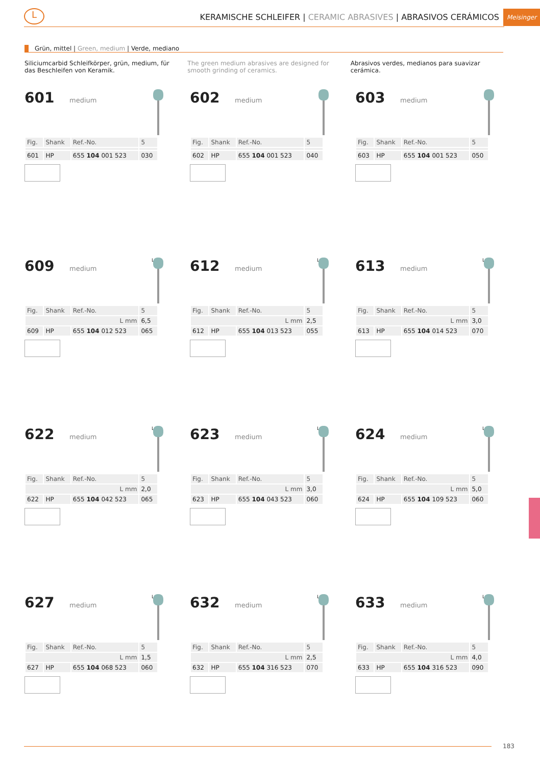L
KERAMISCHE SCHLEIFER | CERAMIC ABRASIVES | ABRASIVOS CERÁMICOS
Meisinger
Grün, mittel | Green, medium | Verde, mediano
Siliciumcarbid Schleifkörper, grün, medium, für das Beschleifen von Keramik.
The green medium abrasives are designed for smooth grinding of ceramics.
Abrasivos verdes, medianos para suavizar cerámica.
601 medium
| Fig. | Shank | Ref.-No. | 5 |
| --- | --- | --- | --- |
| 601 | HP | 655 104 001 523 | 030 |
602 medium
| Fig. | Shank | Ref.-No. | 5 |
| --- | --- | --- | --- |
| 602 | HP | 655 104 001 523 | 040 |
603 medium
| Fig. | Shank | Ref.-No. | 5 |
| --- | --- | --- | --- |
| 603 | HP | 655 104 001 523 | 050 |
609 medium L
| Fig. | Shank | Ref.-No. | 5 |
| --- | --- | --- | --- |
| L mm | | | 6,5 |
| 609 | HP | 655 104 012 523 | 065 |
612 medium L
| Fig. | Shank | Ref.-No. | 5 |
| --- | --- | --- | --- |
| L mm | | | 2,5 |
| 612 | HP | 655 104 013 523 | 055 |
613 medium L
| Fig. | Shank | Ref.-No. | 5 |
| --- | --- | --- | --- |
| L mm | | | 3,0 |
| 613 | HP | 655 104 014 523 | 070 |
622 medium L
| Fig. | Shank | Ref.-No. | 5 |
| --- | --- | --- | --- |
| L mm | | | 2,0 |
| 622 | HP | 655 104 042 523 | 065 |
623 medium L
| Fig. | Shank | Ref.-No. | 5 |
| --- | --- | --- | --- |
| L mm | | | 3,0 |
| 623 | HP | 655 104 043 523 | 060 |
624 medium L
| Fig. | Shank | Ref.-No. | 5 |
| --- | --- | --- | --- |
| L mm | | | 5,0 |
| 624 | HP | 655 104 109 523 | 060 |
627 medium L
| Fig. | Shank | Ref.-No. | 5 |
| --- | --- | --- | --- |
| L mm | | | 1,5 |
| 627 | HP | 655 104 068 523 | 060 |
632 medium L
| Fig. | Shank | Ref.-No. | 5 |
| --- | --- | --- | --- |
| L mm | | | 2,5 |
| 632 | HP | 655 104 316 523 | 070 |
633 medium L
| Fig. | Shank | Ref.-No. | 5 |
| --- | --- | --- | --- |
| L mm | | | 4,0 |
| 633 | HP | 655 104 316 523 | 090 |
183